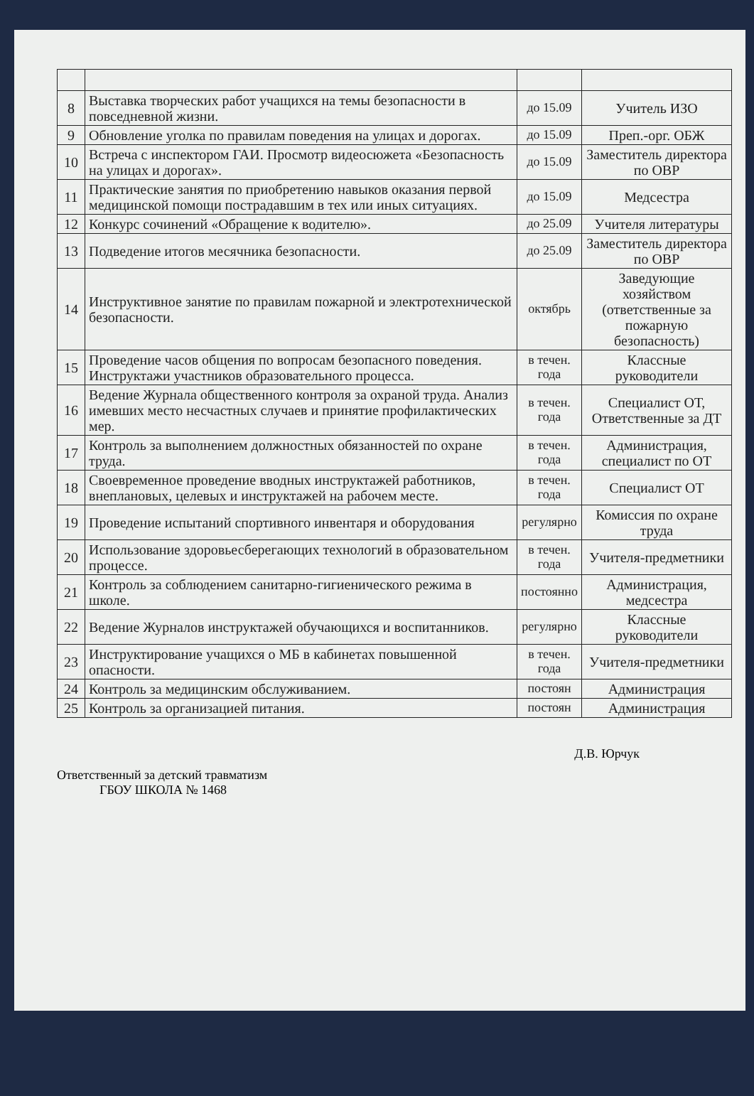| 8 | Выставка творческих работ учащихся на темы безопасности в повседневной жизни. | до 15.09 | Учитель ИЗО |
| 9 | Обновление уголка по правилам поведения на улицах и дорогах. | до 15.09 | Преп.-орг. ОБЖ |
| 10 | Встреча с инспектором ГАИ. Просмотр видеосюжета «Безопасность на улицах и дорогах». | до 15.09 | Заместитель директора по ОВР |
| 11 | Практические занятия по приобретению навыков оказания первой медицинской помощи пострадавшим в тех или иных ситуациях. | до 15.09 | Медсестра |
| 12 | Конкурс сочинений «Обращение к водителю». | до 25.09 | Учителя литературы |
| 13 | Подведение итогов месячника безопасности. | до 25.09 | Заместитель директора по ОВР |
| 14 | Инструктивное занятие по правилам пожарной и электротехнической безопасности. | октябрь | Заведующие хозяйством (ответственные за пожарную безопасность) |
| 15 | Проведение часов общения по вопросам безопасного поведения. Инструктажи участников образовательного процесса. | в течен. года | Классные руководители |
| 16 | Ведение Журнала общественного контроля за охраной труда. Анализ имевших место несчастных случаев и принятие профилактических мер. | в течен. года | Специалист ОТ, Ответственные за ДТ |
| 17 | Контроль за выполнением должностных обязанностей по охране труда. | в течен. года | Администрация, специалист по ОТ |
| 18 | Своевременное проведение вводных инструктажей работников, внеплановых, целевых и инструктажей на рабочем месте. | в течен. года | Специалист ОТ |
| 19 | Проведение испытаний спортивного инвентаря и оборудования | регулярно | Комиссия по охране труда |
| 20 | Использование здоровьесберегающих технологий в образовательном процессе. | в течен. года | Учителя-предметники |
| 21 | Контроль за соблюдением санитарно-гигиенического режима в школе. | постоянно | Администрация, медсестра |
| 22 | Ведение Журналов инструктажей обучающихся и воспитанников. | регулярно | Классные руководители |
| 23 | Инструктирование учащихся о МБ в кабинетах повышенной опасности. | в течен. года | Учителя-предметники |
| 24 | Контроль за медицинским обслуживанием. | постоян | Администрация |
| 25 | Контроль за организацией питания. | постоян | Администрация |
Ответственный за детский травматизм
ГБОУ ШКОЛА № 1468
Д.В. Юрчук